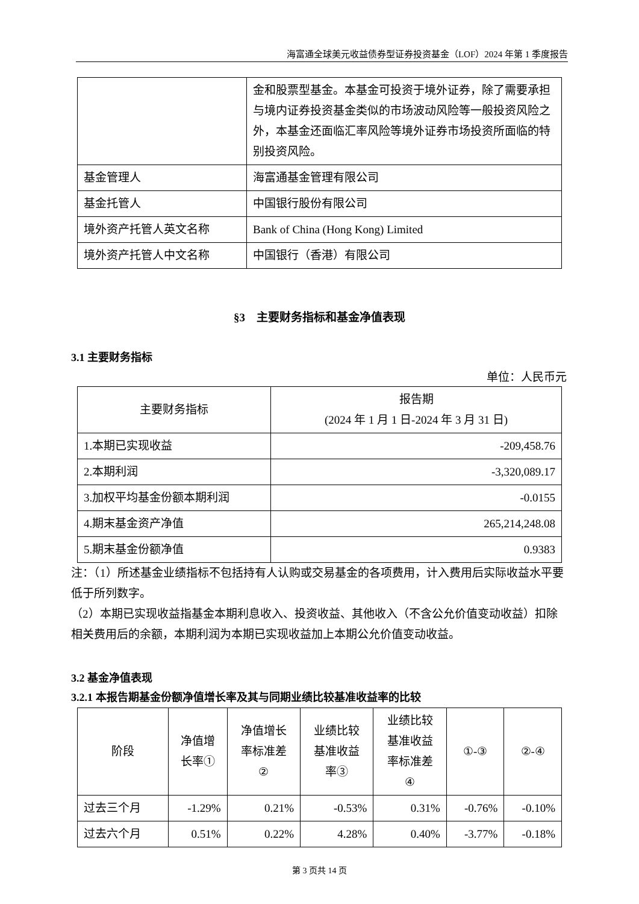海富通全球美元收益债券型证券投资基金（LOF）2024 年第 1 季度报告
| | 金和股票型基金。本基金可投资于境外证券，除了需要承担与境内证券投资基金类似的市场波动风险等一般投资风险之外，本基金还面临汇率风险等境外证券市场投资所面临的特别投资风险。 |
| 基金管理人 | 海富通基金管理有限公司 |
| 基金托管人 | 中国银行股份有限公司 |
| 境外资产托管人英文名称 | Bank of China (Hong Kong) Limited |
| 境外资产托管人中文名称 | 中国银行（香港）有限公司 |
§3　主要财务指标和基金净值表现
3.1 主要财务指标
单位：人民币元
| 主要财务指标 | 报告期 (2024 年 1 月 1 日-2024 年 3 月 31 日) |
| --- | --- |
| 1.本期已实现收益 | -209,458.76 |
| 2.本期利润 | -3,320,089.17 |
| 3.加权平均基金份额本期利润 | -0.0155 |
| 4.期末基金资产净值 | 265,214,248.08 |
| 5.期末基金份额净值 | 0.9383 |
注：（1）所述基金业绩指标不包括持有人认购或交易基金的各项费用，计入费用后实际收益水平要低于所列数字。
（2）本期已实现收益指基金本期利息收入、投资收益、其他收入（不含公允价值变动收益）扣除相关费用后的余额，本期利润为本期已实现收益加上本期公允价值变动收益。
3.2 基金净值表现
3.2.1 本报告期基金份额净值增长率及其与同期业绩比较基准收益率的比较
| 阶段 | 净值增 长率① | 净值增长 率标准差 ② | 业绩比较 基准收益 率③ | 业绩比较 基准收益 率标准差 ④ | ①-③ | ②-④ |
| --- | --- | --- | --- | --- | --- | --- |
| 过去三个月 | -1.29% | 0.21% | -0.53% | 0.31% | -0.76% | -0.10% |
| 过去六个月 | 0.51% | 0.22% | 4.28% | 0.40% | -3.77% | -0.18% |
第 3 页共 14 页